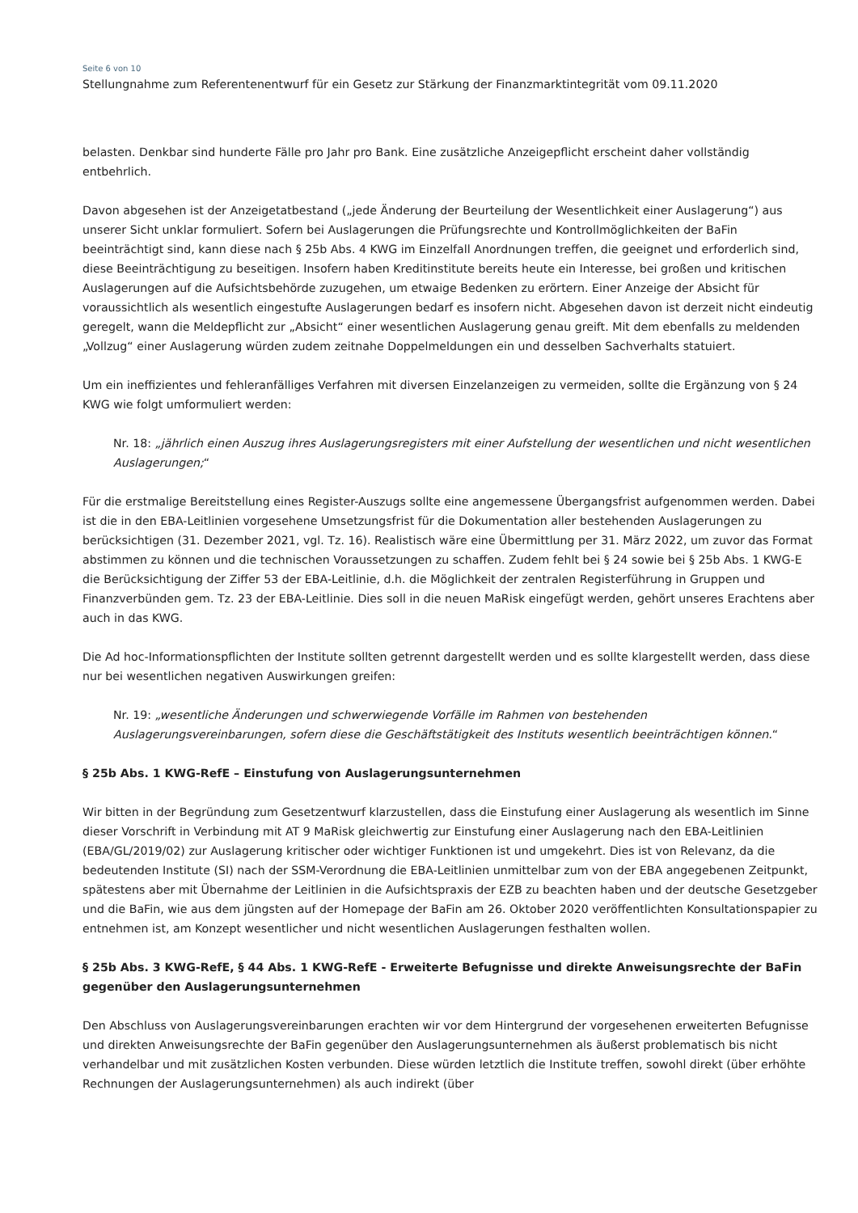Seite 6 von 10
Stellungnahme zum Referentenentwurf für ein Gesetz zur Stärkung der Finanzmarktintegrität vom 09.11.2020
belasten. Denkbar sind hunderte Fälle pro Jahr pro Bank. Eine zusätzliche Anzeigepflicht erscheint daher vollständig entbehrlich.
Davon abgesehen ist der Anzeigetatbestand („jede Änderung der Beurteilung der Wesentlichkeit einer Auslagerung“) aus unserer Sicht unklar formuliert. Sofern bei Auslagerungen die Prüfungsrechte und Kontrollmöglichkeiten der BaFin beeinträchtigt sind, kann diese nach § 25b Abs. 4 KWG im Einzelfall Anordnungen treffen, die geeignet und erforderlich sind, diese Beeinträchtigung zu beseitigen. Insofern haben Kreditinstitute bereits heute ein Interesse, bei großen und kritischen Auslagerungen auf die Aufsichtsbehörde zuzugehen, um etwaige Bedenken zu erörtern. Einer Anzeige der Absicht für voraussichtlich als wesentlich eingestufte Auslagerungen bedarf es insofern nicht. Abgesehen davon ist derzeit nicht eindeutig geregelt, wann die Meldepflicht zur „Absicht“ einer wesentlichen Auslagerung genau greift. Mit dem ebenfalls zu meldenden „Vollzug“ einer Auslagerung würden zudem zeitnahe Doppelmeldungen ein und desselben Sachverhalts statuiert.
Um ein ineffizientes und fehleranfälliges Verfahren mit diversen Einzelanzeigen zu vermeiden, sollte die Ergänzung von § 24 KWG wie folgt umformuliert werden:
Nr. 18: „jährlich einen Auszug ihres Auslagerungsregisters mit einer Aufstellung der wesentlichen und nicht wesentlichen Auslagerungen;“
Für die erstmalige Bereitstellung eines Register-Auszugs sollte eine angemessene Übergangsfrist aufgenommen werden. Dabei ist die in den EBA-Leitlinien vorgesehene Umsetzungsfrist für die Dokumentation aller bestehenden Auslagerungen zu berücksichtigen (31. Dezember 2021, vgl. Tz. 16). Realistisch wäre eine Übermittlung per 31. März 2022, um zuvor das Format abstimmen zu können und die technischen Voraussetzungen zu schaffen. Zudem fehlt bei § 24 sowie bei § 25b Abs. 1 KWG-E die Berücksichtigung der Ziffer 53 der EBA-Leitlinie, d.h. die Möglichkeit der zentralen Registerführung in Gruppen und Finanzverbünden gem. Tz. 23 der EBA-Leitlinie. Dies soll in die neuen MaRisk eingefügt werden, gehört unseres Erachtens aber auch in das KWG.
Die Ad hoc-Informationspflichten der Institute sollten getrennt dargestellt werden und es sollte klargestellt werden, dass diese nur bei wesentlichen negativen Auswirkungen greifen:
Nr. 19: „wesentliche Änderungen und schwerwiegende Vorfälle im Rahmen von bestehenden Auslagerungsvereinbarungen, sofern diese die Geschäftstätigkeit des Instituts wesentlich beeinträchtigen können.“
§ 25b Abs. 1 KWG-RefE – Einstufung von Auslagerungsunternehmen
Wir bitten in der Begründung zum Gesetzentwurf klarzustellen, dass die Einstufung einer Auslagerung als wesentlich im Sinne dieser Vorschrift in Verbindung mit AT 9 MaRisk gleichwertig zur Einstufung einer Auslagerung nach den EBA-Leitlinien (EBA/GL/2019/02) zur Auslagerung kritischer oder wichtiger Funktionen ist und umgekehrt. Dies ist von Relevanz, da die bedeutenden Institute (SI) nach der SSM-Verordnung die EBA-Leitlinien unmittelbar zum von der EBA angegebenen Zeitpunkt, spätestens aber mit Übernahme der Leitlinien in die Aufsichtspraxis der EZB zu beachten haben und der deutsche Gesetzgeber und die BaFin, wie aus dem jüngsten auf der Homepage der BaFin am 26. Oktober 2020 veröffentlichten Konsultationspapier zu entnehmen ist, am Konzept wesentlicher und nicht wesentlichen Auslagerungen festhalten wollen.
§ 25b Abs. 3 KWG-RefE, § 44 Abs. 1 KWG-RefE - Erweiterte Befugnisse und direkte Anweisungsrechte der BaFin gegenüber den Auslagerungsunternehmen
Den Abschluss von Auslagerungsvereinbarungen erachten wir vor dem Hintergrund der vorgesehenen erweiterten Befugnisse und direkten Anweisungsrechte der BaFin gegenüber den Auslagerungsunternehmen als äußerst problematisch bis nicht verhandelbar und mit zusätzlichen Kosten verbunden. Diese würden letztlich die Institute treffen, sowohl direkt (über erhöhte Rechnungen der Auslagerungsunternehmen) als auch indirekt (über